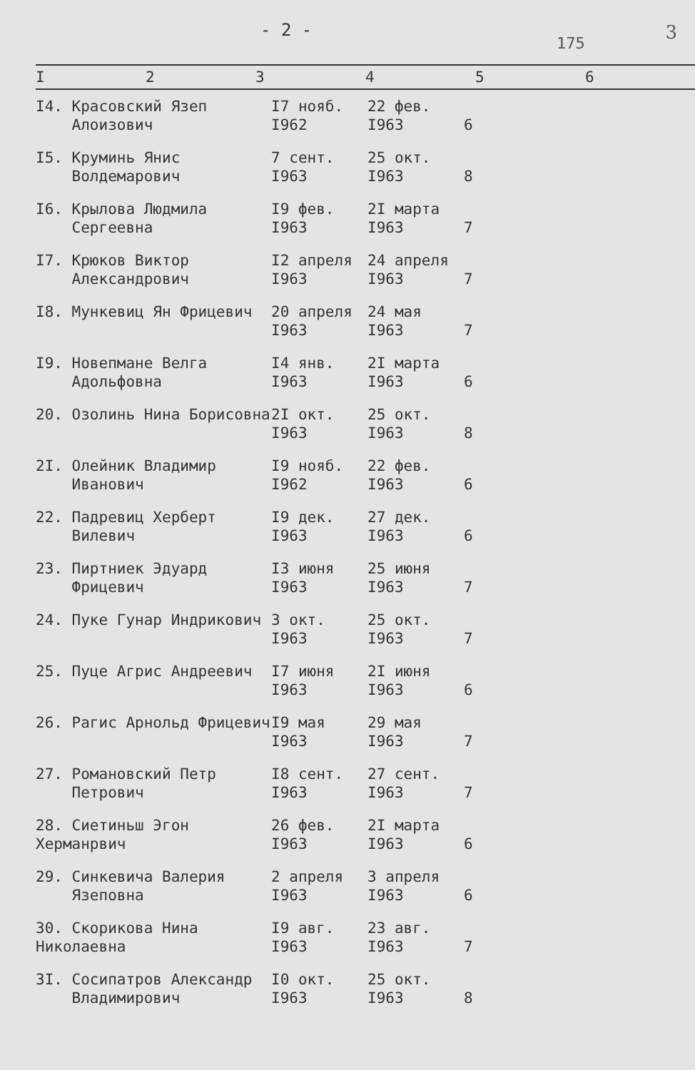- 2 -
175 3
| I | 2 | 3 | 4 | 5 | 6 |
| --- | --- | --- | --- | --- | --- |
| I4. Красовский Язеп Алоизович | I7 нояб. I962 | 22 фев. I963 | 6 | |
| I5. Круминь Янис Волдемарович | 7 сент. I963 | 25 окт. I963 | 8 | |
| I6. Крылова Людмила Сергеевна | I9 фев. I963 | 2I марта I963 | 7 | |
| I7. Крюков Виктор Александрович | I2 апреля I963 | 24 апреля I963 | 7 | |
| I8. Мункевиц Ян Фрицевич | 20 апреля I963 | 24 мая I963 | 7 | |
| I9. Новепмане Велга Адольфовна | I4 янв. I963 | 2I марта I963 | 6 | |
| 20. Озолинь Нина Борисовна | 2I окт. I963 | 25 окт. I963 | 8 | |
| 2I. Олейник Владимир Иванович | I9 нояб. I962 | 22 фев. I963 | 6 | |
| 22. Падревиц Херберт Вилевич | I9 дек. I963 | 27 дек. I963 | 6 | |
| 23. Пиртниек Эдуард Фрицевич | I3 июня I963 | 25 июня I963 | 7 | |
| 24. Пуке Гунар Индрикович | 3 окт. I963 | 25 окт. I963 | 7 | |
| 25. Пуце Агрис Андреевич | I7 июня I963 | 2I июня I963 | 6 | |
| 26. Рагис Арнольд Фрицевич | I9 мая I963 | 29 мая I963 | 7 | |
| 27. Романовский Петр Петрович | I8 сент. I963 | 27 сент. I963 | 7 | |
| 28. Сиетиньш Эгон Херманрвич | 26 фев. I963 | 2I марта I963 | 6 | |
| 29. Синкевича Валерия Язеповна | 2 апреля I963 | 3 апреля I963 | 6 | |
| 30. Скорикова Нина Николаевна | I9 авг. I963 | 23 авг. I963 | 7 | |
| 3I. Сосипатров Александр Владимирович | I0 окт. I963 | 25 окт. I963 | 8 | |